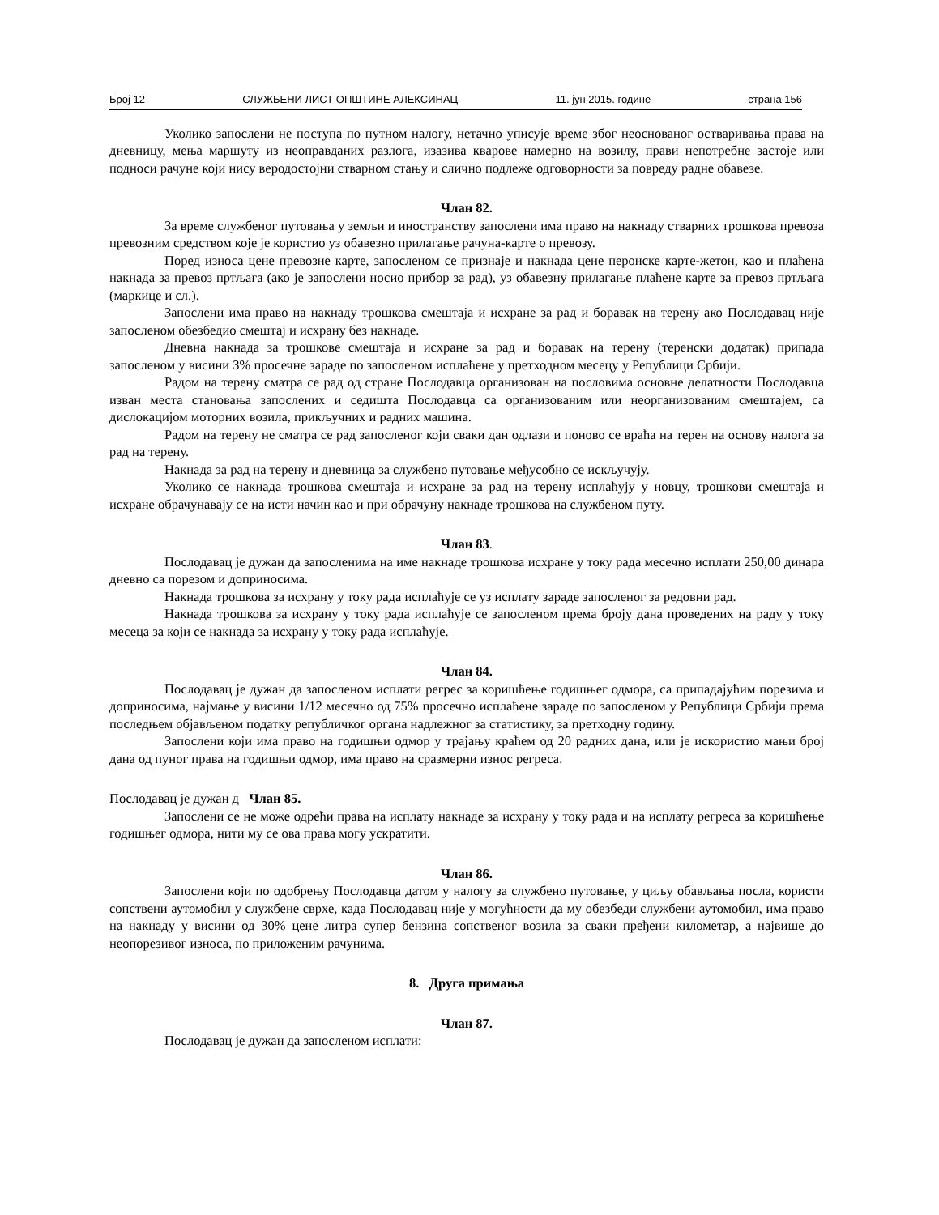Број 12 СЛУЖБЕНИ ЛИСТ ОПШТИНЕ АЛЕКСИНАЦ 11. јун 2015. године страна 156
Уколико запослени не поступа по путном налогу, нетачно уписује време због неоснованог остваривања права на дневницу, мења маршуту из неоправданих разлога, изазива кварове намерно на возилу, прави непотребне застоје или подноси рачуне који нису веродостојни стварном стању и слично подлеже одговорности за повреду радне обавезе.
Члан 82.
За време службеног путовања у земљи и иностранству запослени има право на накнаду стварних трошкова превоза превозним средством које је користио уз обавезно прилагање рачуна-карте о превозу.
Поред износа цене превозне карте, запосленом се признаје и накнада цене перонске карте-жетон, као и плаћена накнада за превоз пртљага (ако је запослени носио прибор за рад), уз обавезну прилагање плаћене карте за превоз пртљага (маркице и сл.).
Запослени има право на накнаду трошкова смештаја и исхране за рад и боравак на терену ако Послодавац није запосленом обезбедио смештај и исхрану без накнаде.
Дневна накнада за трошкове смештаја и исхране за рад и боравак на терену (теренски додатак) припада запосленом у висини 3% просечне зараде по запосленом исплаћене у претходном месецу у Републици Србији.
Радом на терену сматра се рад од стране Послодавца организован на пословима основне делатности Послодавца изван места становања запослених и седишта Послодавца са организованим или неорганизованим смештајем, са дислокацијом моторних возила, прикључних и радних машина.
Радом на терену не сматра се рад запосленог који сваки дан одлази и поново се враћа на терен на основу налога за рад на терену.
Накнада за рад на терену и дневница за службено путовање међусобно се искључују.
Уколико се накнада трошкова смештаја и исхране за рад на терену исплаћују у новцу, трошкови смештаја и исхране обрачунавају се на исти начин као и при обрачуну накнаде трошкова на службеном путу.
Члан 83.
Послодавац је дужан да запосленима на име накнаде трошкова исхране у току рада месечно исплати 250,00 динара дневно са порезом и доприносима.
Накнада трошкова за исхрану у току рада исплаћује се уз исплату зараде запосленог за редовни рад.
Накнада трошкова за исхрану у току рада исплаћује се запосленом према броју дана проведених на раду у току месеца за који се накнада за исхрану у току рада исплаћује.
Члан 84.
Послодавац је дужан да запосленом исплати регрес за коришћење годишњег одмора, са припадајућим порезима и доприносима, најмање у висини 1/12 месечно од 75% просечно исплаћене зараде по запосленом у Републици Србији према последњем објављеном податку републичког органа надлежног за статистику, за претходну годину.
Запослени који има право на годишњи одмор у трајању краћем од 20 радних дана, или је искористио мањи број дана од пуног права на годишњи одмор, има право на сразмерни износ регреса.
Послодавац је дужан д Члан 85.
Запослени се не може одрећи права на исплату накнаде за исхрану у току рада и на исплату регреса за коришћење годишњег одмора, нити му се ова права могу ускратити.
Члан 86.
Запослени који по одобрењу Послодавца датом у налогу за службено путовање, у циљу обављања посла, користи сопствени аутомобил у службене сврхе, када Послодавац није у могућности да му обезбеди службени аутомобил, има право на накнаду у висини од 30% цене литра супер бензина сопственог возила за сваки пређени километар, а највише до неопорезивог износа, по приложеним рачунима.
8. Друга примања
Члан 87.
Послодавац је дужан да запосленом исплати: